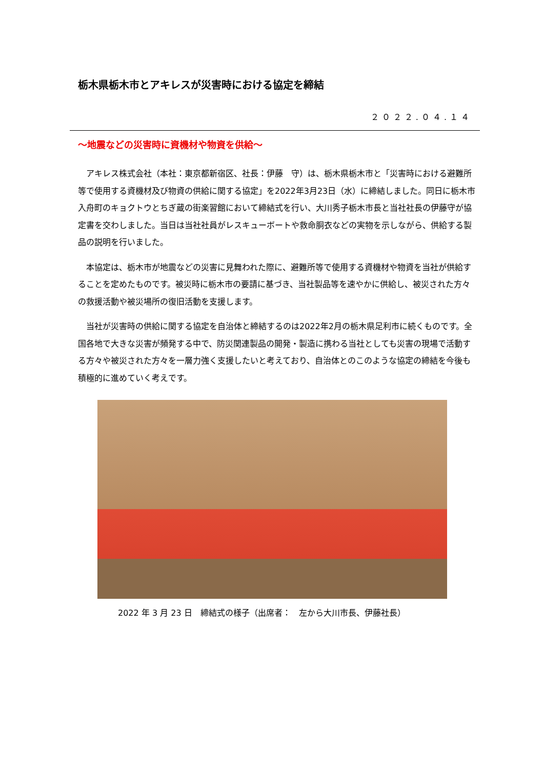栃木県栃木市とアキレスが災害時における協定を締結
２０２２.０４.１４
～地震などの災害時に資機材や物資を供給～
アキレス株式会社（本社：東京都新宿区、社長：伊藤　守）は、栃木県栃木市と「災害時における避難所等で使用する資機材及び物資の供給に関する協定」を2022年3月23日（水）に締結しました。同日に栃木市入舟町のキョクトウとちぎ蔵の街楽習館において締結式を行い、大川秀子栃木市長と当社社長の伊藤守が協定書を交わしました。当日は当社社員がレスキューボートや救命胴衣などの実物を示しながら、供給する製品の説明を行いました。
本協定は、栃木市が地震などの災害に見舞われた際に、避難所等で使用する資機材や物資を当社が供給することを定めたものです。被災時に栃木市の要請に基づき、当社製品等を速やかに供給し、被災された方々の救援活動や被災場所の復旧活動を支援します。
当社が災害時の供給に関する協定を自治体と締結するのは2022年2月の栃木県足利市に続くものです。全国各地で大きな災害が頻発する中で、防災関連製品の開発・製造に携わる当社としても災害の現場で活動する方々や被災された方々を一層力強く支援したいと考えており、自治体とのこのような協定の締結を今後も積極的に進めていく考えです。
2022 年 3 月 23 日　締結式の様子（出席者：　左から大川市長、伊藤社長）